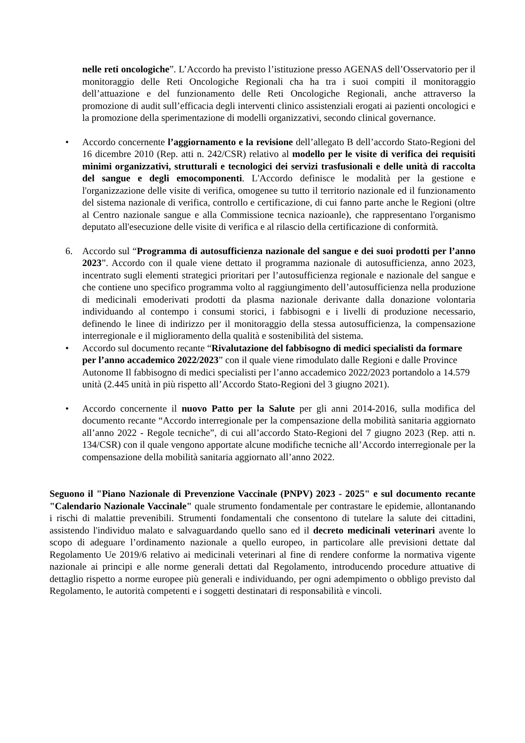nelle reti oncologiche”. L’Accordo ha previsto l’istituzione presso AGENAS dell’Osservatorio per il monitoraggio delle Reti Oncologiche Regionali cha ha tra i suoi compiti il monitoraggio dell’attuazione e del funzionamento delle Reti Oncologiche Regionali, anche attraverso la promozione di audit sull’efficacia degli interventi clinico assistenziali erogati ai pazienti oncologici e la promozione della sperimentazione di modelli organizzativi, secondo clinical governance.
• Accordo concernente l’aggiornamento e la revisione dell’allegato B dell’accordo Stato-Regioni del 16 dicembre 2010 (Rep. atti n. 242/CSR) relativo al modello per le visite di verifica dei requisiti minimi organizzativi, strutturali e tecnologici dei servizi trasfusionali e delle unità di raccolta del sangue e degli emocomponenti. L'Accordo definisce le modalità per la gestione e l'organizzazione delle visite di verifica, omogenee su tutto il territorio nazionale ed il funzionamento del sistema nazionale di verifica, controllo e certificazione, di cui fanno parte anche le Regioni (oltre al Centro nazionale sangue e alla Commissione tecnica nazioanle), che rappresentano l'organismo deputato all'esecuzione delle visite di verifica e al rilascio della certificazione di conformità.
6. Accordo sul “Programma di autosufficienza nazionale del sangue e dei suoi prodotti per l’anno 2023”. Accordo con il quale viene dettato il programma nazionale di autosufficienza, anno 2023, incentrato sugli elementi strategici prioritari per l’autosufficienza regionale e nazionale del sangue e che contiene uno specifico programma volto al raggiungimento dell’autosufficienza nella produzione di medicinali emoderivati prodotti da plasma nazionale derivante dalla donazione volontaria individuando al contempo i consumi storici, i fabbisogni e i livelli di produzione necessario, definendo le linee di indirizzo per il monitoraggio della stessa autosufficienza, la compensazione interregionale e il miglioramento della qualità e sostenibilità del sistema.
• Accordo sul documento recante “Rivalutazione del fabbisogno di medici specialisti da formare per l’anno accademico 2022/2023” con il quale viene rimodulato dalle Regioni e dalle Province Autonome Il fabbisogno di medici specialisti per l’anno accademico 2022/2023 portandolo a 14.579 unità (2.445 unità in più rispetto all’Accordo Stato-Regioni del 3 giugno 2021).
• Accordo concernente il nuovo Patto per la Salute per gli anni 2014-2016, sulla modifica del documento recante “Accordo interregionale per la compensazione della mobilità sanitaria aggiornato all’anno 2022 - Regole tecniche”, di cui all’accordo Stato-Regioni del 7 giugno 2023 (Rep. atti n. 134/CSR) con il quale vengono apportate alcune modifiche tecniche all’Accordo interregionale per la compensazione della mobilità sanitaria aggiornato all’anno 2022.
Seguono il "Piano Nazionale di Prevenzione Vaccinale (PNPV) 2023 - 2025" e sul documento recante "Calendario Nazionale Vaccinale" quale strumento fondamentale per contrastare le epidemie, allontanando i rischi di malattie prevenibili. Strumenti fondamentali che consentono di tutelare la salute dei cittadini, assistendo l'individuo malato e salvaguardando quello sano ed il decreto medicinali veterinari avente lo scopo di adeguare l’ordinamento nazionale a quello europeo, in particolare alle previsioni dettate dal Regolamento Ue 2019/6 relativo ai medicinali veterinari al fine di rendere conforme la normativa vigente nazionale ai principi e alle norme generali dettati dal Regolamento, introducendo procedure attuative di dettaglio rispetto a norme europee più generali e individuando, per ogni adempimento o obbligo previsto dal Regolamento, le autorità competenti e i soggetti destinatari di responsabilità e vincoli.